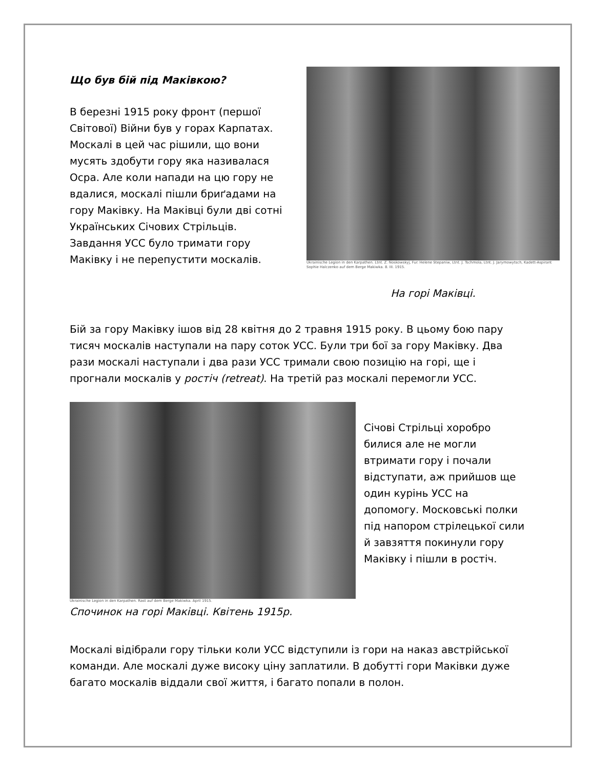Що був бій під Маківкою?
В березні 1915 року фронт (першої Світової) Війни був у горах Карпатах. Москалі в цей час рішили, що вони мусять здобути гору яка називалася Осра. Але коли напади на цю гору не вдалися, москалі пішли бриґадами на гору Маківку. На Маківці були дві сотні Українських Січових Стрільців. Завдання УСС було тримати гору Маківку і не перепустити москалів.
Ukrainische Legion in den Karpathen. Ltnt. Z. Noskowskyj, Fur. Helene Stepaniw, Ltnt. J. Tschmola, Ltnt. J. Jarymowytsch, Kadett-Aspirant Sophie Halczenko auf dem Berge Makiwka. 8. III. 1915.
На горі Маківці.
Бій за гору Маківку ішов від 28 квітня до 2 травня 1915 року. В цьому бою пару тисяч москалів наступали на пару соток УСС. Були три бої за гору Маківку. Два рази москалі наступали і два рази УСС тримали свою позицію на горі, ще і прогнали москалів у ростіч (retreat). На третій раз москалі перемогли УСС.
Ukrainische Legion in den Karpathen. Rast auf dem Berge Makiwka. April 1915.
Спочинок на горі Маківці. Квітень 1915р.
Січові Стрільці хоробро билися але не могли втримати гору і почали відступати, аж прийшов ще один курінь УСС на допомогу. Московські полки під напором стрілецької сили й завзяття покинули гору Маківку і пішли в ростіч.
Москалі відібрали гору тільки коли УСС відступили із гори на наказ австрійської команди. Але москалі дуже високу ціну заплатили. В добутті гори Маківки дуже багато москалів віддали свої життя, і багато попали в полон.